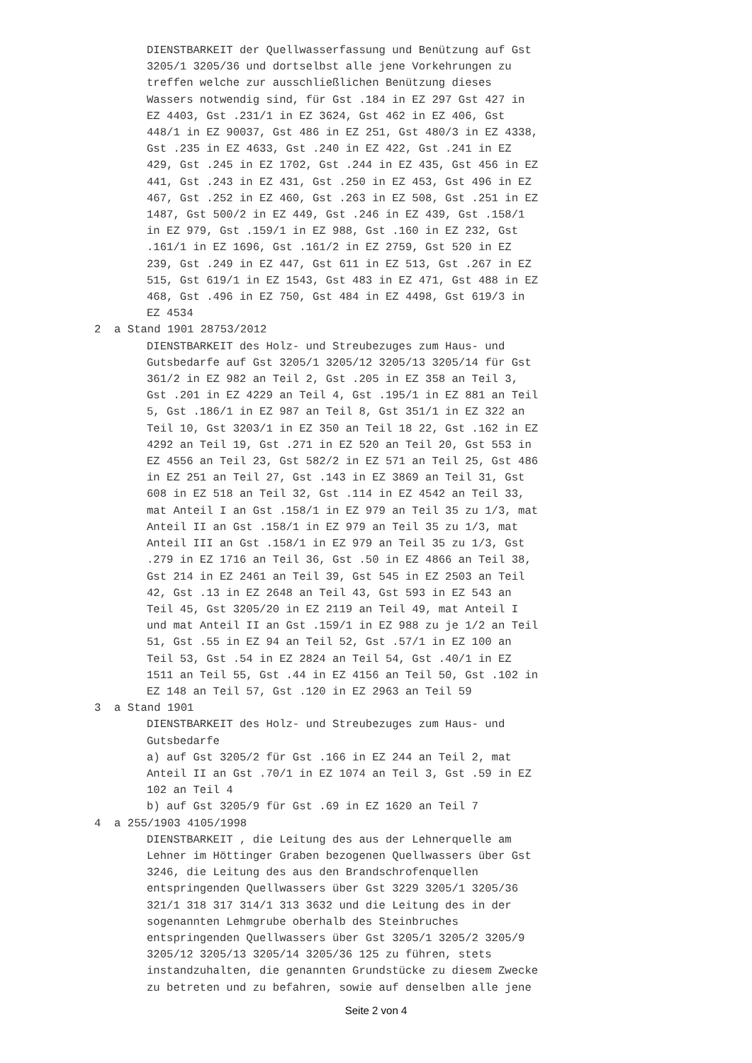DIENSTBARKEIT der Quellwasserfassung und Benützung auf Gst 3205/1 3205/36 und dortselbst alle jene Vorkehrungen zu treffen welche zur ausschließlichen Benützung dieses Wassers notwendig sind, für Gst .184 in EZ 297 Gst 427 in EZ 4403, Gst .231/1 in EZ 3624, Gst 462 in EZ 406, Gst 448/1 in EZ 90037, Gst 486 in EZ 251, Gst 480/3 in EZ 4338, Gst .235 in EZ 4633, Gst .240 in EZ 422, Gst .241 in EZ 429, Gst .245 in EZ 1702, Gst .244 in EZ 435, Gst 456 in EZ 441, Gst .243 in EZ 431, Gst .250 in EZ 453, Gst 496 in EZ 467, Gst .252 in EZ 460, Gst .263 in EZ 508, Gst .251 in EZ 1487, Gst 500/2 in EZ 449, Gst .246 in EZ 439, Gst .158/1 in EZ 979, Gst .159/1 in EZ 988, Gst .160 in EZ 232, Gst .161/1 in EZ 1696, Gst .161/2 in EZ 2759, Gst 520 in EZ 239, Gst .249 in EZ 447, Gst 611 in EZ 513, Gst .267 in EZ 515, Gst 619/1 in EZ 1543, Gst 483 in EZ 471, Gst 488 in EZ 468, Gst .496 in EZ 750, Gst 484 in EZ 4498, Gst 619/3 in EZ 4534
2 a Stand 1901 28753/2012
DIENSTBARKEIT des Holz- und Streubezuges zum Haus- und Gutsbedarfe auf Gst 3205/1 3205/12 3205/13 3205/14 für Gst 361/2 in EZ 982 an Teil 2, Gst .205 in EZ 358 an Teil 3, Gst .201 in EZ 4229 an Teil 4, Gst .195/1 in EZ 881 an Teil 5, Gst .186/1 in EZ 987 an Teil 8, Gst 351/1 in EZ 322 an Teil 10, Gst 3203/1 in EZ 350 an Teil 18 22, Gst .162 in EZ 4292 an Teil 19, Gst .271 in EZ 520 an Teil 20, Gst 553 in EZ 4556 an Teil 23, Gst 582/2 in EZ 571 an Teil 25, Gst 486 in EZ 251 an Teil 27, Gst .143 in EZ 3869 an Teil 31, Gst 608 in EZ 518 an Teil 32, Gst .114 in EZ 4542 an Teil 33, mat Anteil I an Gst .158/1 in EZ 979 an Teil 35 zu 1/3, mat Anteil II an Gst .158/1 in EZ 979 an Teil 35 zu 1/3, mat Anteil III an Gst .158/1 in EZ 979 an Teil 35 zu 1/3, Gst .279 in EZ 1716 an Teil 36, Gst .50 in EZ 4866 an Teil 38, Gst 214 in EZ 2461 an Teil 39, Gst 545 in EZ 2503 an Teil 42, Gst .13 in EZ 2648 an Teil 43, Gst 593 in EZ 543 an Teil 45, Gst 3205/20 in EZ 2119 an Teil 49, mat Anteil I und mat Anteil II an Gst .159/1 in EZ 988 zu je 1/2 an Teil 51, Gst .55 in EZ 94 an Teil 52, Gst .57/1 in EZ 100 an Teil 53, Gst .54 in EZ 2824 an Teil 54, Gst .40/1 in EZ 1511 an Teil 55, Gst .44 in EZ 4156 an Teil 50, Gst .102 in EZ 148 an Teil 57, Gst .120 in EZ 2963 an Teil 59
3 a Stand 1901
DIENSTBARKEIT des Holz- und Streubezuges zum Haus- und Gutsbedarfe a) auf Gst 3205/2 für Gst .166 in EZ 244 an Teil 2, mat Anteil II an Gst .70/1 in EZ 1074 an Teil 3, Gst .59 in EZ 102 an Teil 4 b) auf Gst 3205/9 für Gst .69 in EZ 1620 an Teil 7
4 a 255/1903 4105/1998
DIENSTBARKEIT , die Leitung des aus der Lehnerquelle am Lehner im Höttinger Graben bezogenen Quellwassers über Gst 3246, die Leitung des aus den Brandschrofenquellen entspringenden Quellwassers über Gst 3229 3205/1 3205/36 321/1 318 317 314/1 313 3632 und die Leitung des in der sogenannten Lehmgrube oberhalb des Steinbruches entspringenden Quellwassers über Gst 3205/1 3205/2 3205/9 3205/12 3205/13 3205/14 3205/36 125 zu führen, stets instandzuhalten, die genannten Grundstücke zu diesem Zwecke zu betreten und zu befahren, sowie auf denselben alle jene
Seite 2 von 4